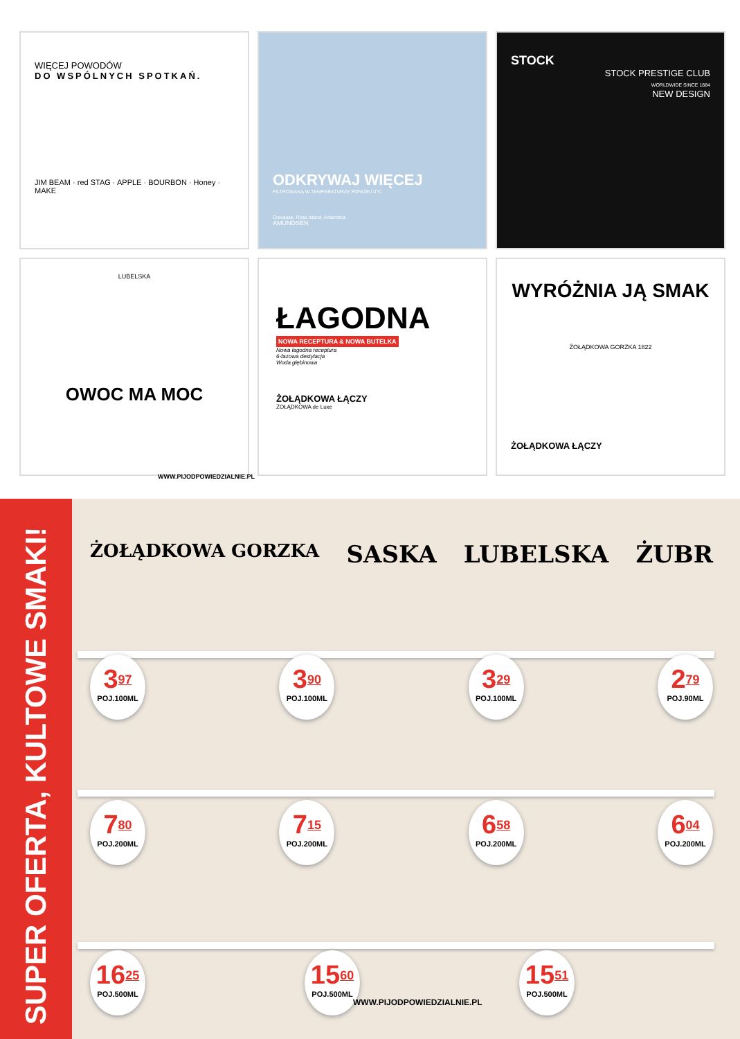WIĘCEJ POWODÓW
DO WSPÓLNYCH SPOTKAŃ.
JIM BEAM · red STAG · APPLE · BOURBON · Honey · MAKE
ODKRYWAJ WIĘCEJ
FILTROWANA W TEMPERATURZE PONIŻEJ 0°C
Crevasse, Ross Island, Antarctica.
AMUNDSEN
STOCK
STOCK PRESTIGE CLUB
WORLDWIDE SINCE 1884
NEW DESIGN
LUBELSKA
OWOC MA MOC
ŁAGODNA
NOWA RECEPTURA & NOWA BUTELKA
Nowa łagodna receptura
6-fazowa destylacja
Woda głębinowa
ŻOŁĄDKOWA ŁĄCZY
ŻOŁĄDKOWA de Luxe
WYRÓŻNIA JĄ SMAK
ŻOŁĄDKOWA GORZKA 1822
ŻOŁĄDKOWA ŁĄCZY
WWW.PIJODPOWIEDZIALNIE.PL
SUPER OFERTA, KULTOWE SMAKI!
ŻOŁĄDKOWA GORZKA SASKA LUBELSKA ŻUBR
3<sup>97</sup>
POJ.100ML
3<sup>90</sup>
POJ.100ML
3<sup>29</sup>
POJ.100ML
2<sup>79</sup>
POJ.90ML
7<sup>80</sup>
POJ.200ML
7<sup>15</sup>
POJ.200ML
6<sup>58</sup>
POJ.200ML
6<sup>04</sup>
POJ.200ML
16<sup>25</sup>
POJ.500ML
15<sup>60</sup>
POJ.500ML
15<sup>51</sup>
POJ.500ML
WWW.PIJODPOWIEDZIALNIE.PL